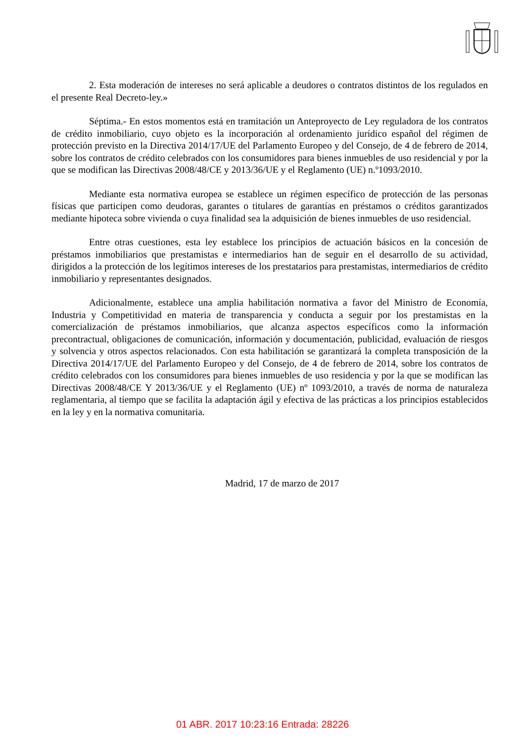2. Esta moderación de intereses no será aplicable a deudores o contratos distintos de los regulados en el presente Real Decreto-ley.»
Séptima.- En estos momentos está en tramitación un Anteproyecto de Ley reguladora de los contratos de crédito inmobiliario, cuyo objeto es la incorporación al ordenamiento jurídico español del régimen de protección previsto en la Directiva 2014/17/UE del Parlamento Europeo y del Consejo, de 4 de febrero de 2014, sobre los contratos de crédito celebrados con los consumidores para bienes inmuebles de uso residencial y por la que se modifican las Directivas 2008/48/CE y 2013/36/UE y el Reglamento (UE) n.º1093/2010.
Mediante esta normativa europea se establece un régimen específico de protección de las personas físicas que participen como deudoras, garantes o titulares de garantías en préstamos o créditos garantizados mediante hipoteca sobre vivienda o cuya finalidad sea la adquisición de bienes inmuebles de uso residencial.
Entre otras cuestiones, esta ley establece los principios de actuación básicos en la concesión de préstamos inmobiliarios que prestamistas e intermediarios han de seguir en el desarrollo de su actividad, dirigidos a la protección de los legítimos intereses de los prestatarios para prestamistas, intermediarios de crédito inmobiliario y representantes designados.
Adicionalmente, establece una amplia habilitación normativa a favor del Ministro de Economía, Industria y Competitividad en materia de transparencia y conducta a seguir por los prestamistas en la comercialización de préstamos inmobiliarios, que alcanza aspectos específicos como la información precontractual, obligaciones de comunicación, información y documentación, publicidad, evaluación de riesgos y solvencia y otros aspectos relacionados. Con esta habilitación se garantizará la completa transposición de la Directiva 2014/17/UE del Parlamento Europeo y del Consejo, de 4 de febrero de 2014, sobre los contratos de crédito celebrados con los consumidores para bienes inmuebles de uso residencia y por la que se modifican las Directivas 2008/48/CE Y 2013/36/UE y el Reglamento (UE) nº 1093/2010, a través de norma de naturaleza reglamentaria, al tiempo que se facilita la adaptación ágil y efectiva de las prácticas a los principios establecidos en la ley y en la normativa comunitaria.
Madrid, 17 de marzo de 2017
01 ABR. 2017 10:23:16 Entrada: 28226